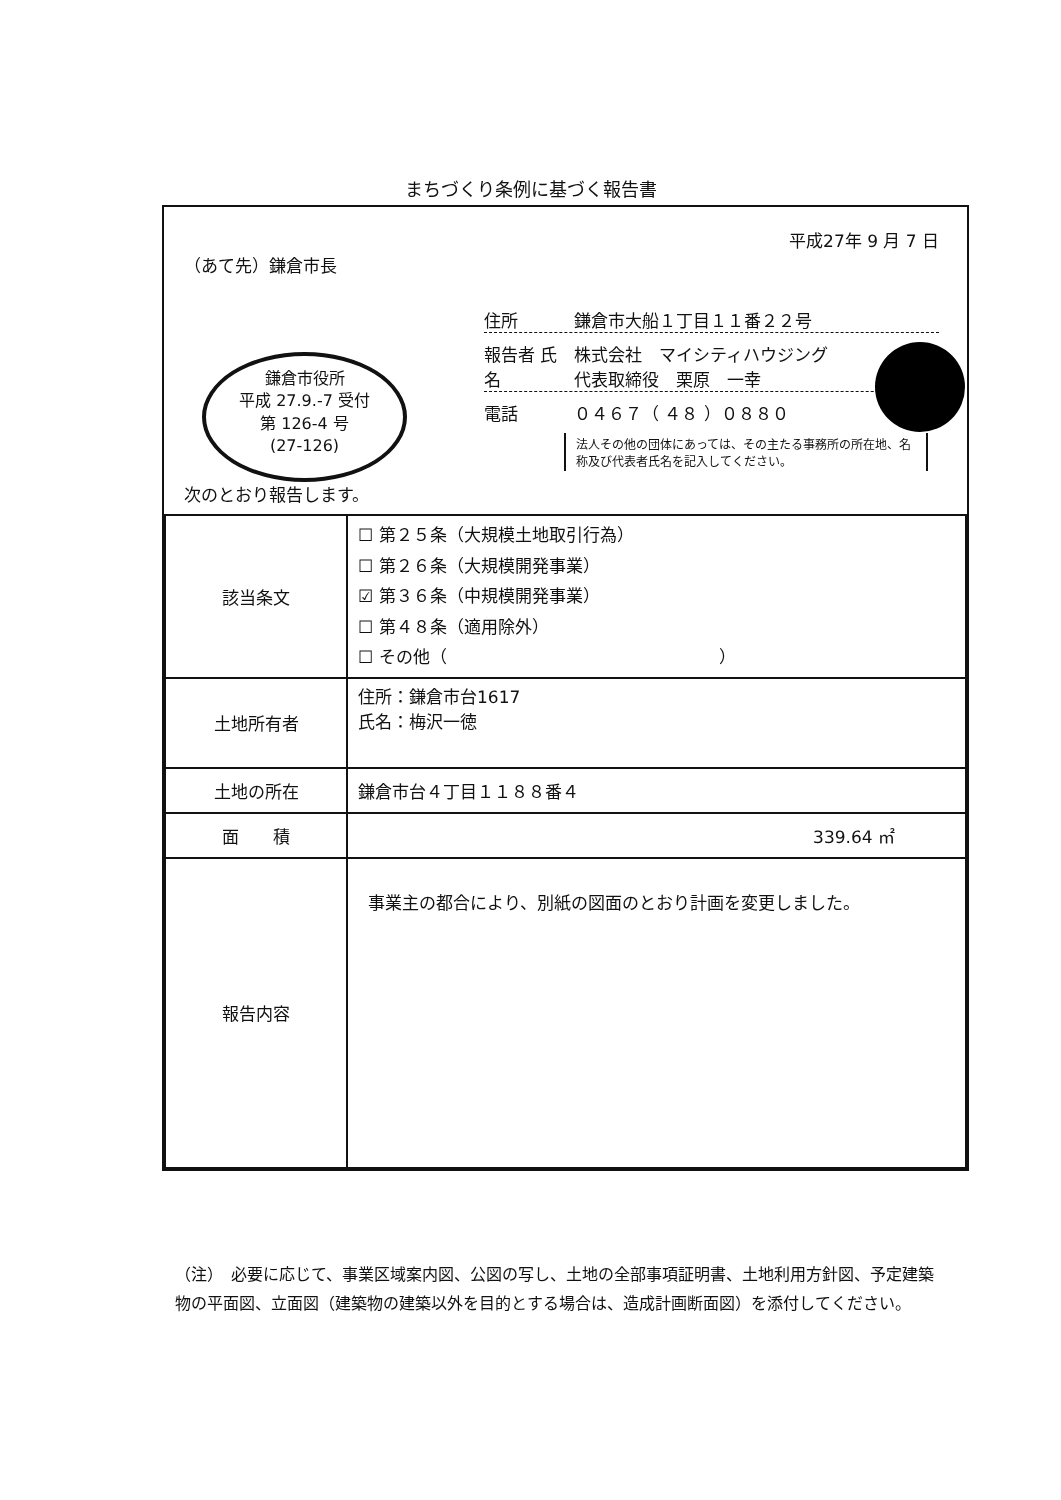まちづくり条例に基づく報告書
平成27年 9 月 7 日
（あて先）鎌倉市長
鎌倉市役所
平成 27.9.-7 受付
第 126-4 号
(27-126)
住所 鎌倉市大船１丁目１１番２２号
報告者 氏名 株式会社　マイシティハウジング
代表取締役　栗原　一幸
電話 ０４６７（ ４８ ）０８８０
法人その他の団体にあっては、その主たる事務所の所在地、名称及び代表者氏名を記入してください。
次のとおり報告します。
| 該当条文 | ☐ 第２５条（大規模土地取引行為） ☐ 第２６条（大規模開発事業） ☑ 第３６条（中規模開発事業） ☐ 第４８条（適用除外） ☐ その他（ ） |
| 土地所有者 | 住所：鎌倉市台1617 氏名：梅沢一徳 |
| 土地の所在 | 鎌倉市台４丁目１１８８番４ |
| 面 積 | 339.64 ㎡ |
| 報告内容 | 事業主の都合により、別紙の図面のとおり計画を変更しました。 |
（注）　必要に応じて、事業区域案内図、公図の写し、土地の全部事項証明書、土地利用方針図、予定建築物の平面図、立面図（建築物の建築以外を目的とする場合は、造成計画断面図）を添付してください。